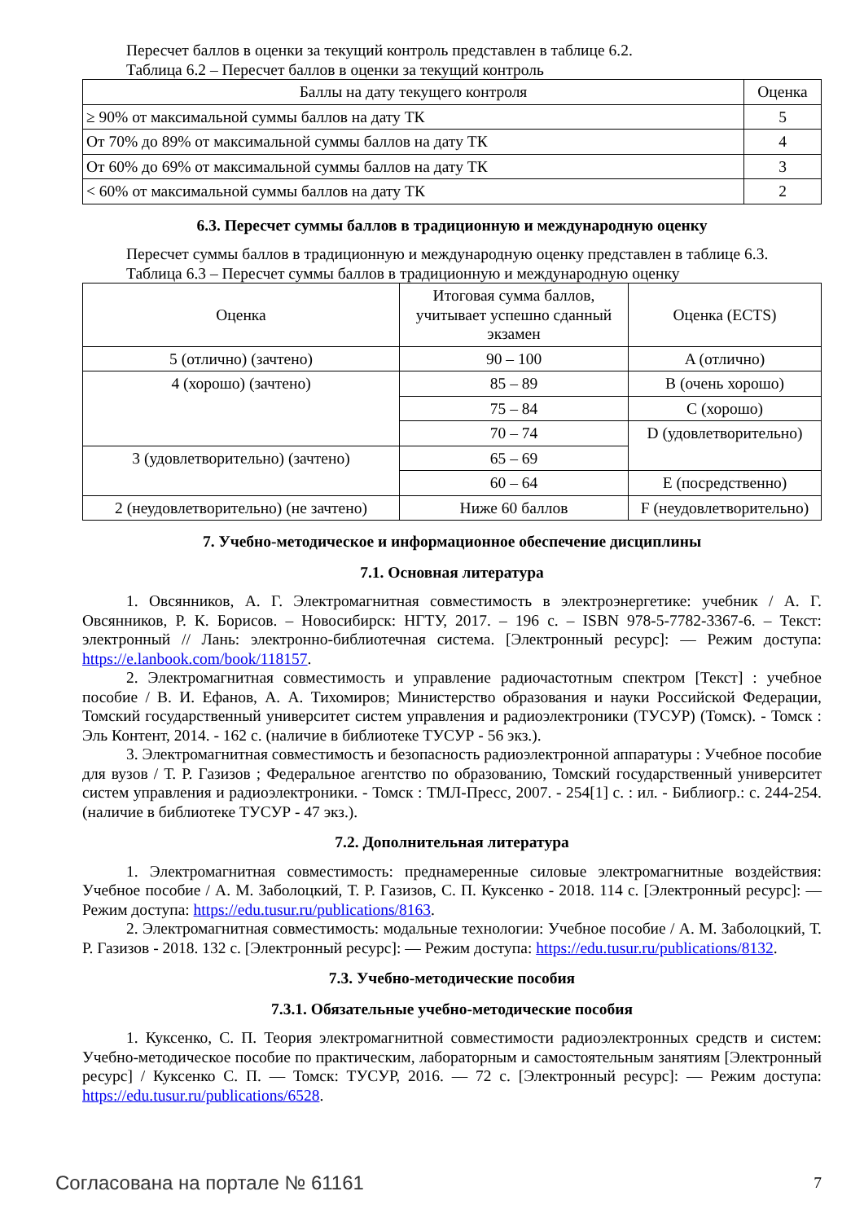Пересчет баллов в оценки за текущий контроль представлен в таблице 6.2.
Таблица 6.2 – Пересчет баллов в оценки за текущий контроль
| Баллы на дату текущего контроля | Оценка |
| --- | --- |
| ≥ 90% от максимальной суммы баллов на дату ТК | 5 |
| От 70% до 89% от максимальной суммы баллов на дату ТК | 4 |
| От 60% до 69% от максимальной суммы баллов на дату ТК | 3 |
| < 60% от максимальной суммы баллов на дату ТК | 2 |
6.3. Пересчет суммы баллов в традиционную и международную оценку
Пересчет суммы баллов в традиционную и международную оценку представлен в таблице 6.3.
Таблица 6.3 – Пересчет суммы баллов в традиционную и международную оценку
| Оценка | Итоговая сумма баллов, учитывает успешно сданный экзамен | Оценка (ECTS) |
| --- | --- | --- |
| 5 (отлично) (зачтено) | 90 – 100 | A (отлично) |
| 4 (хорошо) (зачтено) | 85 – 89 | B (очень хорошо) |
| | 75 – 84 | C (хорошо) |
| | 70 – 74 | D (удовлетворительно) |
| 3 (удовлетворительно) (зачтено) | 65 – 69 | |
| | 60 – 64 | E (посредственно) |
| 2 (неудовлетворительно) (не зачтено) | Ниже 60 баллов | F (неудовлетворительно) |
7. Учебно-методическое и информационное обеспечение дисциплины
7.1. Основная литература
1. Овсянников, А. Г. Электромагнитная совместимость в электроэнергетике: учебник / А. Г. Овсянников, Р. К. Борисов. – Новосибирск: НГТУ, 2017. – 196 с. – ISBN 978-5-7782-3367-6. – Текст: электронный // Лань: электронно-библиотечная система. [Электронный ресурс]: — Режим доступа: https://e.lanbook.com/book/118157.
2. Электромагнитная совместимость и управление радиочастотным спектром [Текст] : учебное пособие / В. И. Ефанов, А. А. Тихомиров; Министерство образования и науки Российской Федерации, Томский государственный университет систем управления и радиоэлектроники (ТУСУР) (Томск). - Томск : Эль Контент, 2014. - 162 с. (наличие в библиотеке ТУСУР - 56 экз.).
3. Электромагнитная совместимость и безопасность радиоэлектронной аппаратуры : Учебное пособие для вузов / Т. Р. Газизов ; Федеральное агентство по образованию, Томский государственный университет систем управления и радиоэлектроники. - Томск : ТМЛ-Пресс, 2007. - 254[1] с. : ил. - Библиогр.: с. 244-254. (наличие в библиотеке ТУСУР - 47 экз.).
7.2. Дополнительная литература
1. Электромагнитная совместимость: преднамеренные силовые электромагнитные воздействия: Учебное пособие / А. М. Заболоцкий, Т. Р. Газизов, С. П. Куксенко - 2018. 114 с. [Электронный ресурс]: — Режим доступа: https://edu.tusur.ru/publications/8163.
2. Электромагнитная совместимость: модальные технологии: Учебное пособие / А. М. Заболоцкий, Т. Р. Газизов - 2018. 132 с. [Электронный ресурс]: — Режим доступа: https://edu.tusur.ru/publications/8132.
7.3. Учебно-методические пособия
7.3.1. Обязательные учебно-методические пособия
1. Куксенко, С. П. Теория электромагнитной совместимости радиоэлектронных средств и систем: Учебно-методическое пособие по практическим, лабораторным и самостоятельным занятиям [Электронный ресурс] / Куксенко С. П. — Томск: ТУСУР, 2016. — 72 с. [Электронный ресурс]: — Режим доступа: https://edu.tusur.ru/publications/6528.
Согласована на портале № 61161 7